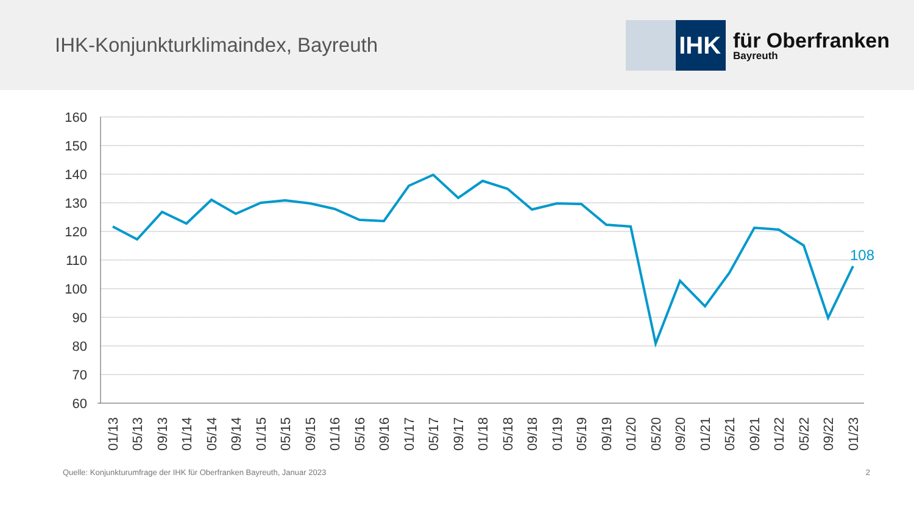IHK-Konjunkturklimaindex, Bayreuth
IHK
für Oberfranken
Bayreuth
160
150
140
130
120
110
100
90
80
70
60
108
01/13
05/13
09/13
01/14
05/14
09/14
01/15
05/15
09/15
01/16
05/16
09/16
01/17
05/17
09/17
01/18
05/18
09/18
01/19
05/19
09/19
01/20
05/20
09/20
01/21
05/21
09/21
01/22
05/22
09/22
01/23
Quelle: Konjunkturumfrage der IHK für Oberfranken Bayreuth, Januar 2023 2